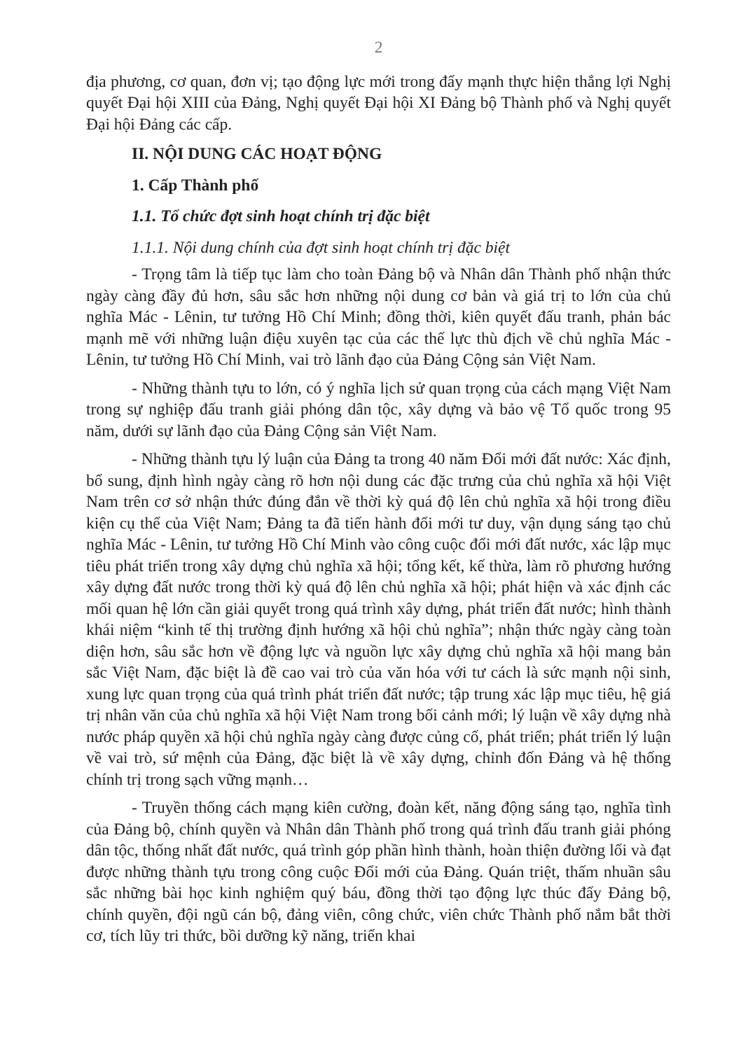2
địa phương, cơ quan, đơn vị; tạo động lực mới trong đẩy mạnh thực hiện thắng lợi Nghị quyết Đại hội XIII của Đảng, Nghị quyết Đại hội XI Đảng bộ Thành phố và Nghị quyết Đại hội Đảng các cấp.
II. NỘI DUNG CÁC HOẠT ĐỘNG
1. Cấp Thành phố
1.1. Tổ chức đợt sinh hoạt chính trị đặc biệt
1.1.1. Nội dung chính của đợt sinh hoạt chính trị đặc biệt
- Trọng tâm là tiếp tục làm cho toàn Đảng bộ và Nhân dân Thành phố nhận thức ngày càng đầy đủ hơn, sâu sắc hơn những nội dung cơ bản và giá trị to lớn của chủ nghĩa Mác - Lênin, tư tưởng Hồ Chí Minh; đồng thời, kiên quyết đấu tranh, phản bác mạnh mẽ với những luận điệu xuyên tạc của các thế lực thù địch về chủ nghĩa Mác - Lênin, tư tưởng Hồ Chí Minh, vai trò lãnh đạo của Đảng Cộng sản Việt Nam.
- Những thành tựu to lớn, có ý nghĩa lịch sử quan trọng của cách mạng Việt Nam trong sự nghiệp đấu tranh giải phóng dân tộc, xây dựng và bảo vệ Tổ quốc trong 95 năm, dưới sự lãnh đạo của Đảng Cộng sản Việt Nam.
- Những thành tựu lý luận của Đảng ta trong 40 năm Đổi mới đất nước: Xác định, bổ sung, định hình ngày càng rõ hơn nội dung các đặc trưng của chủ nghĩa xã hội Việt Nam trên cơ sở nhận thức đúng đắn về thời kỳ quá độ lên chủ nghĩa xã hội trong điều kiện cụ thể của Việt Nam; Đảng ta đã tiến hành đổi mới tư duy, vận dụng sáng tạo chủ nghĩa Mác - Lênin, tư tưởng Hồ Chí Minh vào công cuộc đổi mới đất nước, xác lập mục tiêu phát triển trong xây dựng chủ nghĩa xã hội; tổng kết, kế thừa, làm rõ phương hướng xây dựng đất nước trong thời kỳ quá độ lên chủ nghĩa xã hội; phát hiện và xác định các mối quan hệ lớn cần giải quyết trong quá trình xây dựng, phát triển đất nước; hình thành khái niệm “kinh tế thị trường định hướng xã hội chủ nghĩa”; nhận thức ngày càng toàn diện hơn, sâu sắc hơn về động lực và nguồn lực xây dựng chủ nghĩa xã hội mang bản sắc Việt Nam, đặc biệt là đề cao vai trò của văn hóa với tư cách là sức mạnh nội sinh, xung lực quan trọng của quá trình phát triển đất nước; tập trung xác lập mục tiêu, hệ giá trị nhân văn của chủ nghĩa xã hội Việt Nam trong bối cảnh mới; lý luận về xây dựng nhà nước pháp quyền xã hội chủ nghĩa ngày càng được củng cố, phát triển; phát triển lý luận về vai trò, sứ mệnh của Đảng, đặc biệt là về xây dựng, chỉnh đốn Đảng và hệ thống chính trị trong sạch vững mạnh…
- Truyền thống cách mạng kiên cường, đoàn kết, năng động sáng tạo, nghĩa tình của Đảng bộ, chính quyền và Nhân dân Thành phố trong quá trình đấu tranh giải phóng dân tộc, thống nhất đất nước, quá trình góp phần hình thành, hoàn thiện đường lối và đạt được những thành tựu trong công cuộc Đổi mới của Đảng. Quán triệt, thấm nhuần sâu sắc những bài học kinh nghiệm quý báu, đồng thời tạo động lực thúc đẩy Đảng bộ, chính quyền, đội ngũ cán bộ, đảng viên, công chức, viên chức Thành phố nắm bắt thời cơ, tích lũy tri thức, bồi dưỡng kỹ năng, triển khai